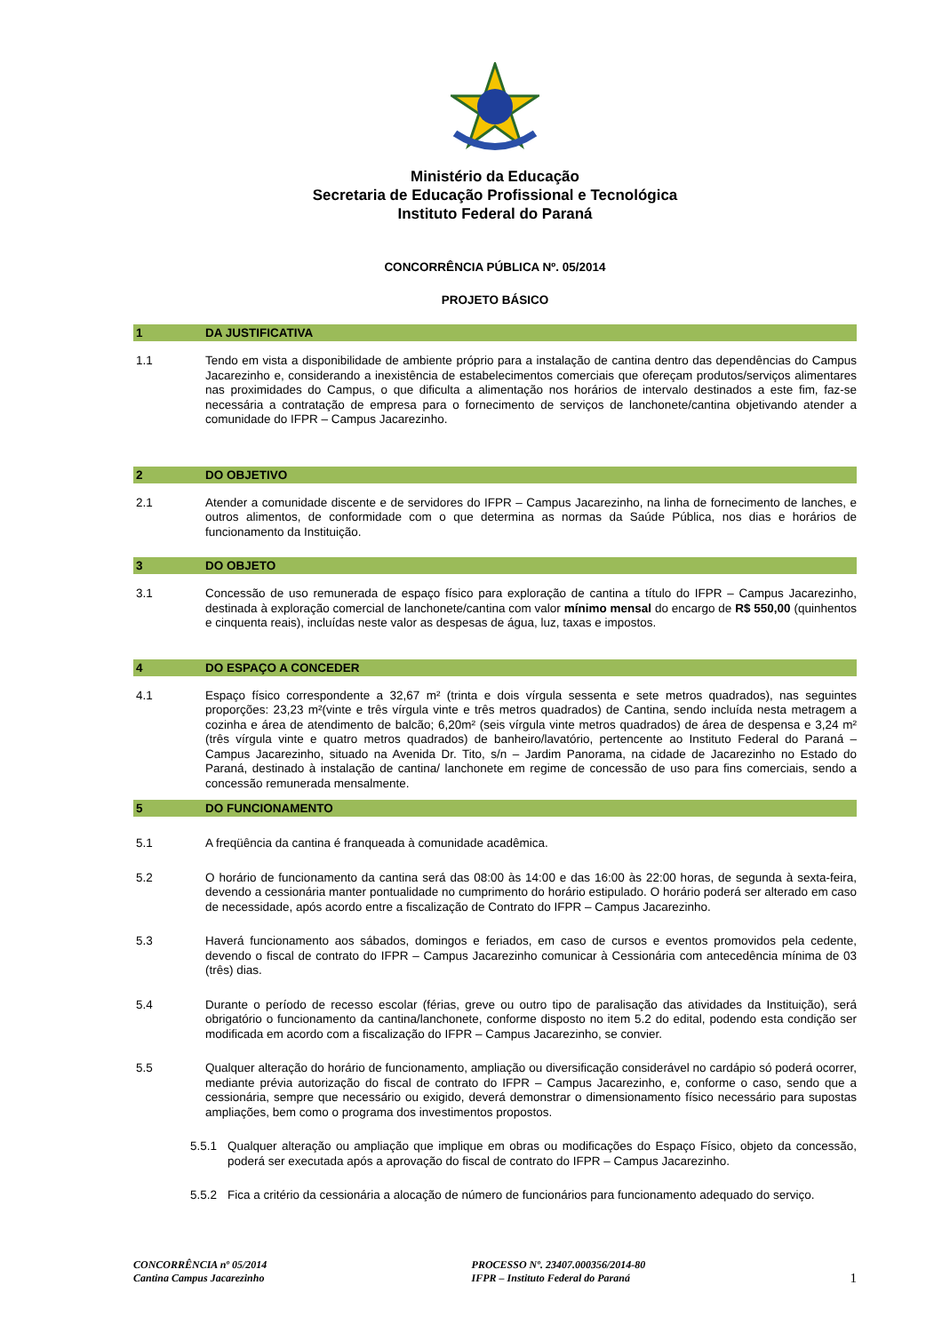Ministério da Educação
Secretaria de Educação Profissional e Tecnológica
Instituto Federal do Paraná
CONCORRÊNCIA PÚBLICA Nº. 05/2014
PROJETO BÁSICO
1 DA JUSTIFICATIVA
1.1 Tendo em vista a disponibilidade de ambiente próprio para a instalação de cantina dentro das dependências do Campus Jacarezinho e, considerando a inexistência de estabelecimentos comerciais que ofereçam produtos/serviços alimentares nas proximidades do Campus, o que dificulta a alimentação nos horários de intervalo destinados a este fim, faz-se necessária a contratação de empresa para o fornecimento de serviços de lanchonete/cantina objetivando atender a comunidade do IFPR – Campus Jacarezinho.
2 DO OBJETIVO
2.1 Atender a comunidade discente e de servidores do IFPR – Campus Jacarezinho, na linha de fornecimento de lanches, e outros alimentos, de conformidade com o que determina as normas da Saúde Pública, nos dias e horários de funcionamento da Instituição.
3 DO OBJETO
3.1 Concessão de uso remunerada de espaço físico para exploração de cantina a título do IFPR – Campus Jacarezinho, destinada à exploração comercial de lanchonete/cantina com valor mínimo mensal do encargo de R$ 550,00 (quinhentos e cinquenta reais), incluídas neste valor as despesas de água, luz, taxas e impostos.
4 DO ESPAÇO A CONCEDER
4.1 Espaço físico correspondente a 32,67 m² (trinta e dois vírgula sessenta e sete metros quadrados), nas seguintes proporções: 23,23 m²(vinte e três vírgula vinte e três metros quadrados) de Cantina, sendo incluída nesta metragem a cozinha e área de atendimento de balcão; 6,20m² (seis vírgula vinte metros quadrados) de área de despensa e 3,24 m² (três vírgula vinte e quatro metros quadrados) de banheiro/lavatório, pertencente ao Instituto Federal do Paraná – Campus Jacarezinho, situado na Avenida Dr. Tito, s/n – Jardim Panorama, na cidade de Jacarezinho no Estado do Paraná, destinado à instalação de cantina/ lanchonete em regime de concessão de uso para fins comerciais, sendo a concessão remunerada mensalmente.
5 DO FUNCIONAMENTO
5.1 A freqüência da cantina é franqueada à comunidade acadêmica.
5.2 O horário de funcionamento da cantina será das 08:00 às 14:00 e das 16:00 às 22:00 horas, de segunda à sexta-feira, devendo a cessionária manter pontualidade no cumprimento do horário estipulado. O horário poderá ser alterado em caso de necessidade, após acordo entre a fiscalização de Contrato do IFPR – Campus Jacarezinho.
5.3 Haverá funcionamento aos sábados, domingos e feriados, em caso de cursos e eventos promovidos pela cedente, devendo o fiscal de contrato do IFPR – Campus Jacarezinho comunicar à Cessionária com antecedência mínima de 03 (três) dias.
5.4 Durante o período de recesso escolar (férias, greve ou outro tipo de paralisação das atividades da Instituição), será obrigatório o funcionamento da cantina/lanchonete, conforme disposto no item 5.2 do edital, podendo esta condição ser modificada em acordo com a fiscalização do IFPR – Campus Jacarezinho, se convier.
5.5 Qualquer alteração do horário de funcionamento, ampliação ou diversificação considerável no cardápio só poderá ocorrer, mediante prévia autorização do fiscal de contrato do IFPR – Campus Jacarezinho, e, conforme o caso, sendo que a cessionária, sempre que necessário ou exigido, deverá demonstrar o dimensionamento físico necessário para supostas ampliações, bem como o programa dos investimentos propostos.
5.5.1 Qualquer alteração ou ampliação que implique em obras ou modificações do Espaço Físico, objeto da concessão, poderá ser executada após a aprovação do fiscal de contrato do IFPR – Campus Jacarezinho.
5.5.2 Fica a critério da cessionária a alocação de número de funcionários para funcionamento adequado do serviço.
CONCORRÊNCIA nº 05/2014
Cantina Campus Jacarezinho
PROCESSO Nº. 23407.000356/2014-80
IFPR – Instituto Federal do Paraná
1